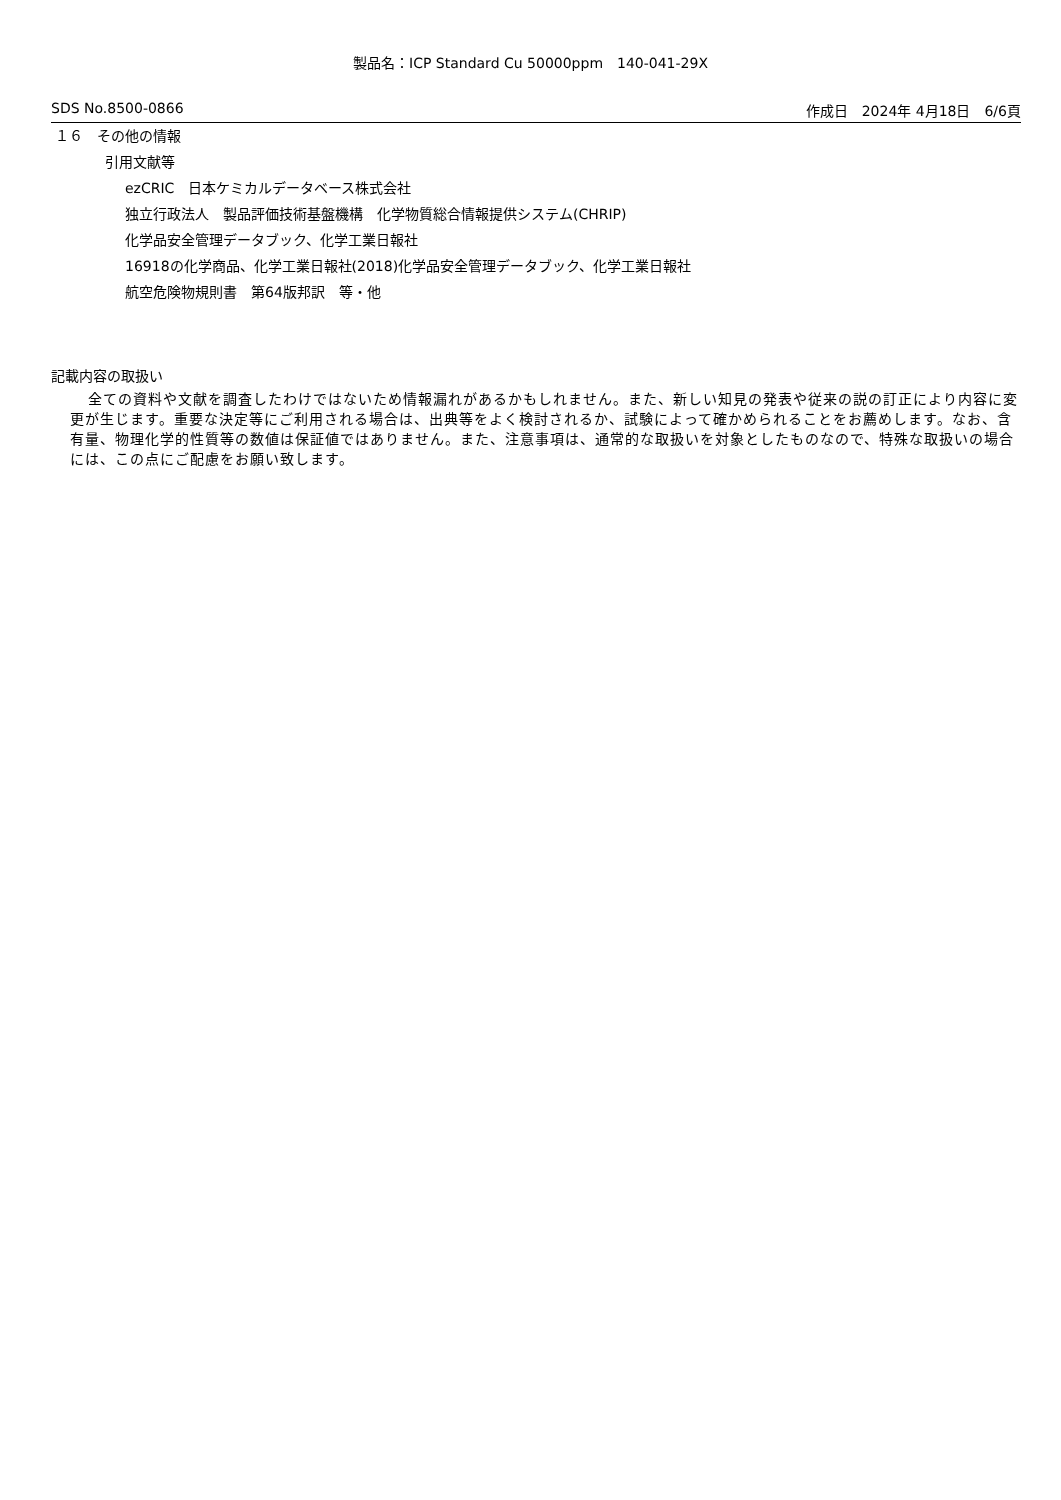製品名：ICP Standard Cu 50000ppm　140-041-29X
SDS No.8500-0866 作成日　2024年 4月18日　6/6頁
１６　その他の情報
引用文献等
ezCRIC　日本ケミカルデータベース株式会社
独立行政法人　製品評価技術基盤機構　化学物質総合情報提供システム(CHRIP)
化学品安全管理データブック、化学工業日報社
16918の化学商品、化学工業日報社(2018)化学品安全管理データブック、化学工業日報社
航空危険物規則書　第64版邦訳　等・他
記載内容の取扱い
全ての資料や文献を調査したわけではないため情報漏れがあるかもしれません。また、新しい知見の発表や従来の説の訂正により内容に変更が生じます。重要な決定等にご利用される場合は、出典等をよく検討されるか、試験によって確かめられることをお薦めします。なお、含有量、物理化学的性質等の数値は保証値ではありません。また、注意事項は、通常的な取扱いを対象としたものなので、特殊な取扱いの場合には、この点にご配慮をお願い致します。